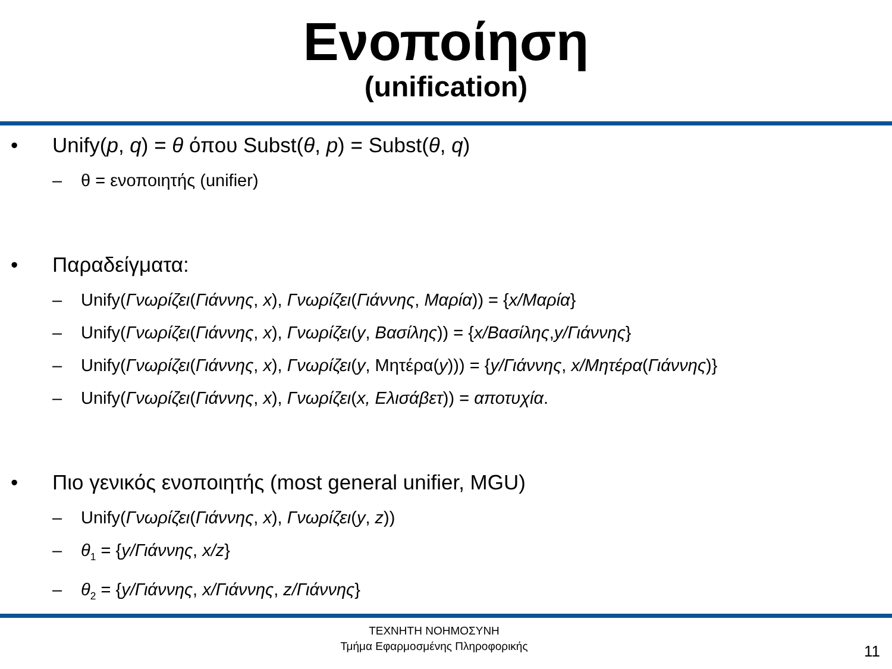Ενοποίηση
(unification)
• Unify(p, q) = θ όπου Subst(θ, p) = Subst(θ, q)
– θ = ενοποιητής (unifier)
• Παραδείγματα:
– Unify(Γνωρίζει(Γιάννης, x), Γνωρίζει(Γιάννης, Μαρία)) = {x/Μαρία}
– Unify(Γνωρίζει(Γιάννης, x), Γνωρίζει(y, Βασίλης)) = {x/Βασίλης,y/Γιάννης}
– Unify(Γνωρίζει(Γιάννης, x), Γνωρίζει(y, Μητέρα(y))) = {y/Γιάννης, x/Μητέρα(Γιάννης)}
– Unify(Γνωρίζει(Γιάννης, x), Γνωρίζει(x, Ελισάβετ)) = αποτυχία.
• Πιο γενικός ενοποιητής (most general unifier, MGU)
– Unify(Γνωρίζει(Γιάννης, x), Γνωρίζει(y, z))
– θ<sub>1</sub> = {y/Γιάννης, x/z}
– θ<sub>2</sub> = {y/Γιάννης, x/Γιάννης, z/Γιάννης}
ΤΕΧΝΗΤΗ ΝΟΗΜΟΣΥΝΗ
Τμήμα Εφαρμοσμένης Πληροφορικής
11